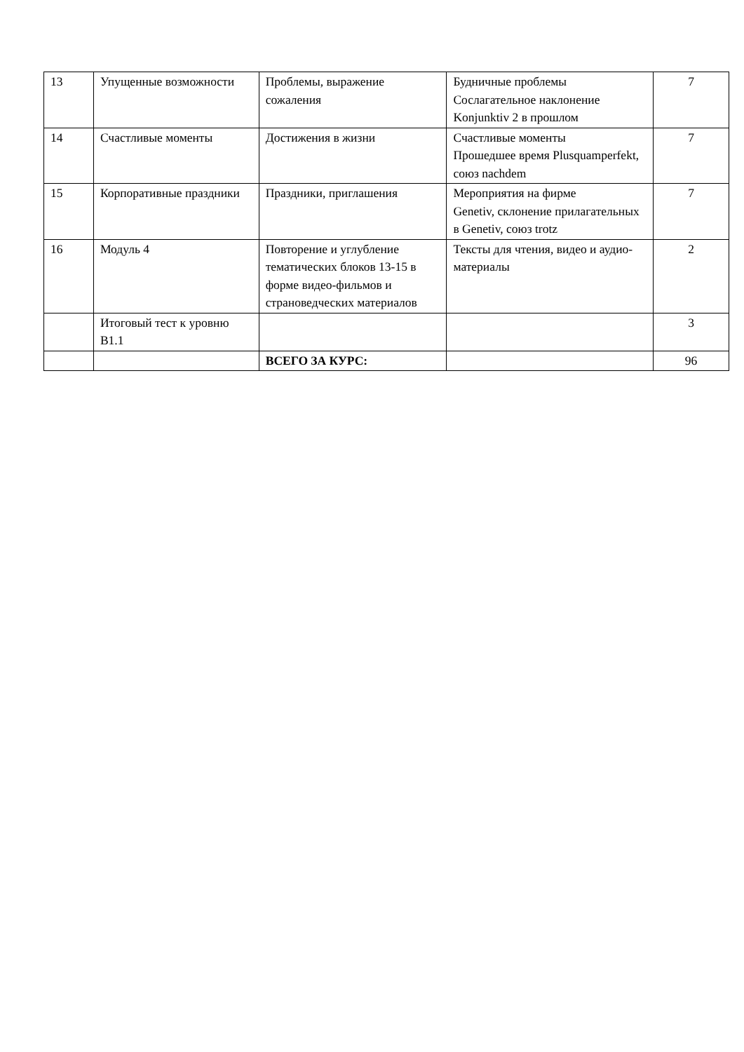| 13 | Упущенные возможности | Проблемы, выражение сожаления | Будничные проблемы Сослагательное наклонение Konjunktiv 2 в прошлом | 7 |
| 14 | Счастливые моменты | Достижения в жизни | Счастливые моменты Прошедшее время Plusquamperfekt, союз nachdem | 7 |
| 15 | Корпоративные праздники | Праздники, приглашения | Мероприятия на фирме Genetiv, склонение прилагательных в Genetiv, союз trotz | 7 |
| 16 | Модуль 4 | Повторение и углубление тематических блоков 13-15 в форме видео-фильмов и страноведческих материалов | Тексты для чтения, видео и аудио-материалы | 2 |
| | Итоговый тест к уровню B1.1 | | | 3 |
| | | ВСЕГО ЗА КУРС: | | 96 |